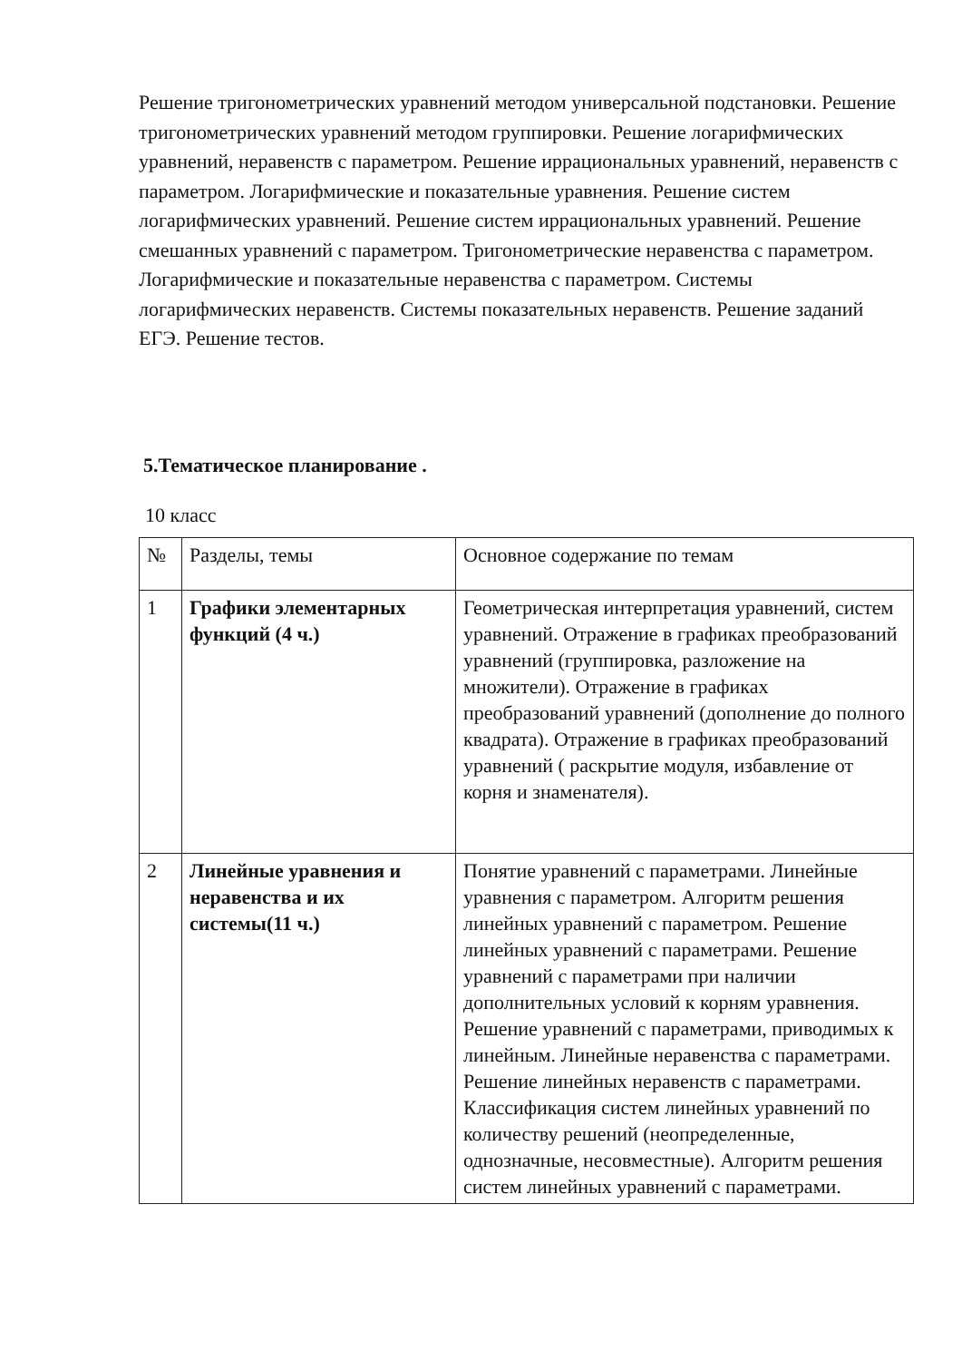Решение тригонометрических уравнений методом универсальной подстановки. Решение тригонометрических уравнений методом группировки. Решение логарифмических уравнений, неравенств с параметром. Решение иррациональных уравнений, неравенств с параметром. Логарифмические и показательные уравнения. Решение систем логарифмических уравнений. Решение систем иррациональных уравнений. Решение смешанных уравнений с параметром. Тригонометрические неравенства с параметром. Логарифмические и показательные неравенства с параметром. Системы логарифмических неравенств. Системы показательных неравенств. Решение заданий ЕГЭ. Решение тестов.
5.Тематическое планирование .
10 класс
| № | Разделы, темы | Основное содержание по темам |
| 1 | Графики элементарных функций (4 ч.) | Геометрическая интерпретация уравнений, систем уравнений. Отражение в графиках преобразований уравнений (группировка, разложение на множители). Отражение в графиках преобразований уравнений (дополнение до полного квадрата). Отражение в графиках преобразований уравнений ( раскрытие модуля, избавление от корня и знаменателя). |
| 2 | Линейные уравнения и неравенства и их системы(11 ч.) | Понятие уравнений с параметрами. Линейные уравнения с параметром. Алгоритм решения линейных уравнений с параметром. Решение линейных уравнений с параметрами. Решение уравнений с параметрами при наличии дополнительных условий к корням уравнения. Решение уравнений с параметрами, приводимых к линейным. Линейные неравенства с параметрами. Решение линейных неравенств с параметрами. Классификация систем линейных уравнений по количеству решений (неопределенные, однозначные, несовместные). Алгоритм решения систем линейных уравнений с параметрами. |